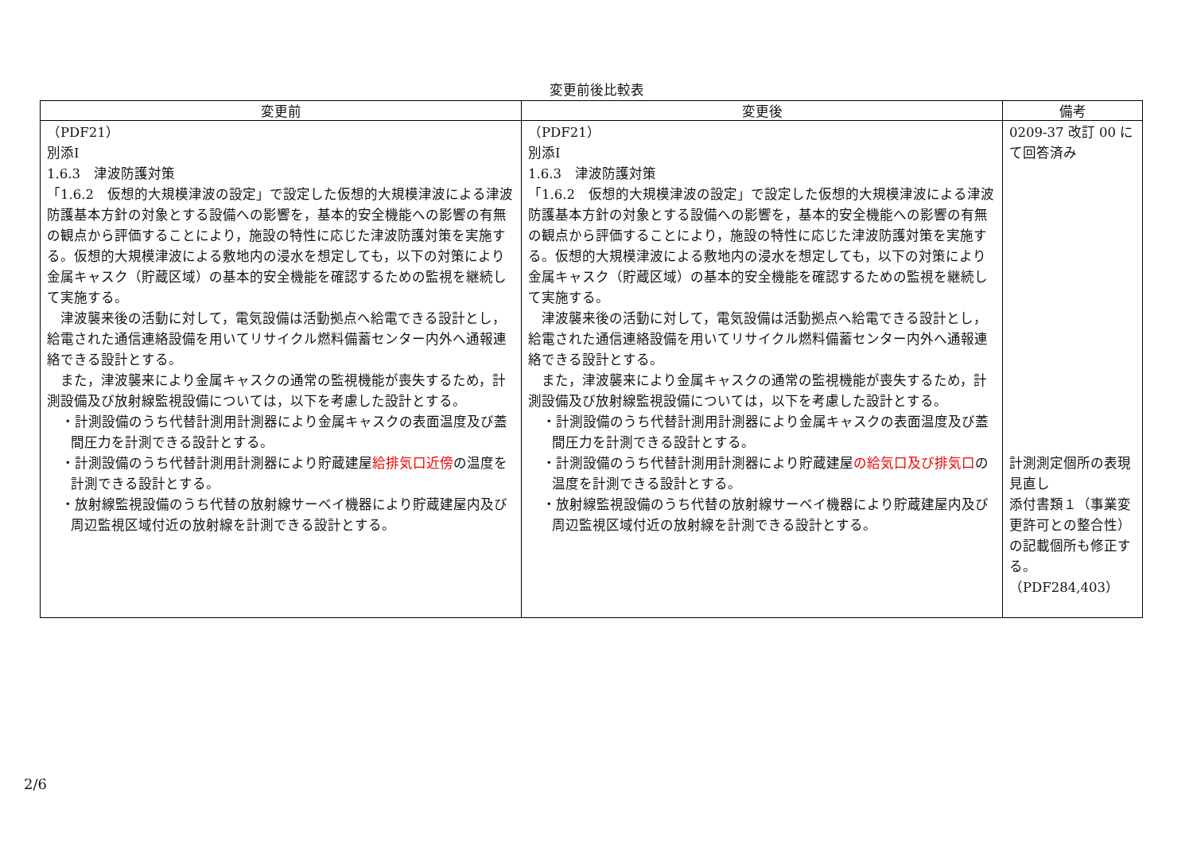変更前後比較表
| 変更前 | 変更後 | 備考 |
| --- | --- | --- |
| （PDF21） 別添Ⅰ 1.6.3 津波防護対策 「1.6.2 仮想的大規模津波の設定」で設定した仮想的大規模津波による津波防護基本方針の対象とする設備への影響を，基本的安全機能への影響の有無の観点から評価することにより，施設の特性に応じた津波防護対策を実施する。仮想的大規模津波による敷地内の浸水を想定しても，以下の対策により金属キャスク（貯蔵区域）の基本的安全機能を確認するための監視を継続して実施する。 津波襲来後の活動に対して，電気設備は活動拠点へ給電できる設計とし，給電された通信連絡設備を用いてリサイクル燃料備蓄センター内外へ通報連絡できる設計とする。 また，津波襲来により金属キャスクの通常の監視機能が喪失するため，計測設備及び放射線監視設備については，以下を考慮した設計とする。 ・計測設備のうち代替計測用計測器により金属キャスクの表面温度及び蓋間圧力を計測できる設計とする。 ・計測設備のうち代替計測用計測器により貯蔵建屋 給排気口近傍 の温度を計測できる設計とする。 ・放射線監視設備のうち代替の放射線サーベイ機器により貯蔵建屋内及び周辺監視区域付近の放射線を計測できる設計とする。 | （PDF21） 別添Ⅰ 1.6.3 津波防護対策 「1.6.2 仮想的大規模津波の設定」で設定した仮想的大規模津波による津波防護基本方針の対象とする設備への影響を，基本的安全機能への影響の有無の観点から評価することにより，施設の特性に応じた津波防護対策を実施する。仮想的大規模津波による敷地内の浸水を想定しても，以下の対策により金属キャスク（貯蔵区域）の基本的安全機能を確認するための監視を継続して実施する。 津波襲来後の活動に対して，電気設備は活動拠点へ給電できる設計とし，給電された通信連絡設備を用いてリサイクル燃料備蓄センター内外へ通報連絡できる設計とする。 また，津波襲来により金属キャスクの通常の監視機能が喪失するため，計測設備及び放射線監視設備については，以下を考慮した設計とする。 ・計測設備のうち代替計測用計測器により金属キャスクの表面温度及び蓋間圧力を計測できる設計とする。 ・計測設備のうち代替計測用計測器により貯蔵建屋 の給気口及び排気口 の温度を計測できる設計とする。 ・放射線監視設備のうち代替の放射線サーベイ機器により貯蔵建屋内及び周辺監視区域付近の放射線を計測できる設計とする。 | 0209-37 改訂 00 にて回答済み 計測測定個所の表現見直し 添付書類１（事業変更許可との整合性）の記載個所も修正する。（PDF284,403） |
2/6